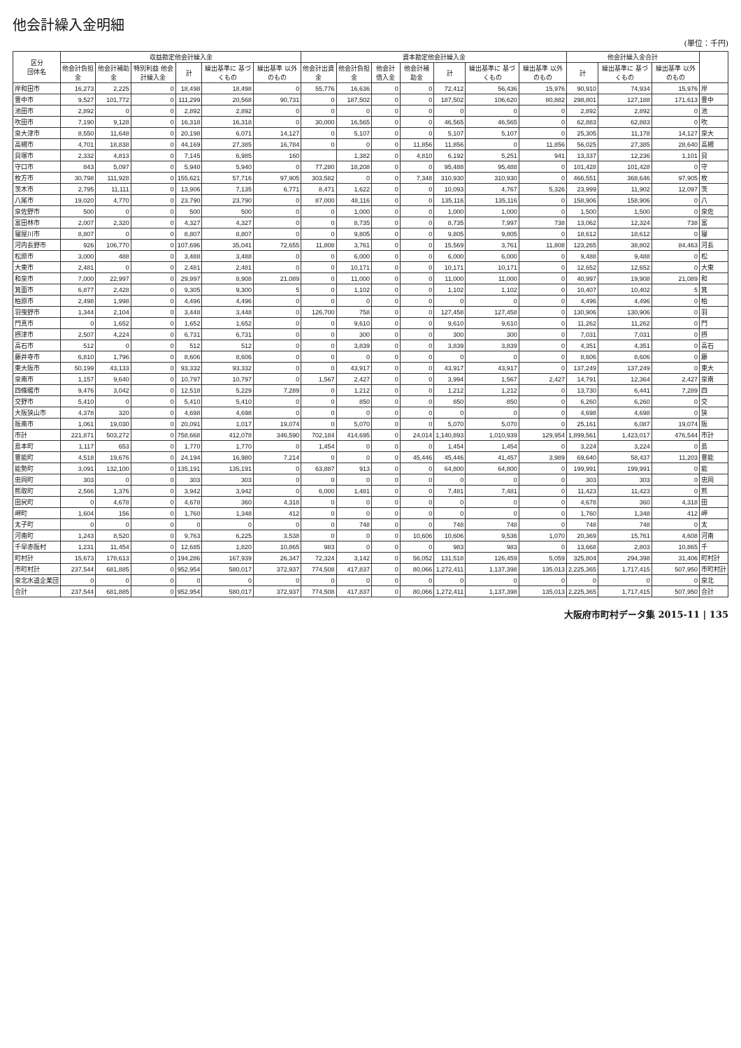他会計繰入金明細
(単位：千円)
| 区分 団体名 | 収益勘定他会計繰入金 | | | | | | 資本勘定他会計繰入金 | | | | | | | 他会計繰入金合計 | | | |
| --- | --- | --- | --- | --- | --- | --- | --- | --- | --- | --- | --- | --- | --- | --- | --- | --- | --- |
| | 他会計負担金 | 他会計補助金 | 特別利益 他会計繰入金 | 計 | 繰出基準に 基づくもの | 繰出基準 以外のもの | 他会計出資金 | 他会計負担金 | 他会計借入金 | 他会計補助金 | 計 | 繰出基準に 基づくもの | 繰出基準 以外のもの | 計 | 繰出基準に 基づくもの | 繰出基準 以外のもの | |
| 岸和田市 | 16,273 | 2,225 | 0 | 18,498 | 18,498 | 0 | 55,776 | 16,636 | 0 | 0 | 72,412 | 56,436 | 15,976 | 90,910 | 74,934 | 15,976 | 岸 |
| 豊中市 | 9,527 | 101,772 | 0 | 111,299 | 20,568 | 90,731 | 0 | 187,502 | 0 | 0 | 187,502 | 106,620 | 80,882 | 298,801 | 127,188 | 171,613 | 豊中 |
| 池田市 | 2,892 | 0 | 0 | 2,892 | 2,892 | 0 | 0 | 0 | 0 | 0 | 0 | 0 | 0 | 2,892 | 2,892 | 0 | 池 |
| 吹田市 | 7,190 | 9,128 | 0 | 16,318 | 16,318 | 0 | 30,000 | 16,565 | 0 | 0 | 46,565 | 46,565 | 0 | 62,883 | 62,883 | 0 | 吹 |
| 泉大津市 | 8,550 | 11,648 | 0 | 20,198 | 6,071 | 14,127 | 0 | 5,107 | 0 | 0 | 5,107 | 5,107 | 0 | 25,305 | 11,178 | 14,127 | 泉大 |
| 高槻市 | 4,701 | 18,838 | 0 | 44,169 | 27,385 | 16,784 | 0 | 0 | 0 | 11,856 | 11,856 | 0 | 11,856 | 56,025 | 27,385 | 28,640 | 高槻 |
| 貝塚市 | 2,332 | 4,813 | 0 | 7,145 | 6,985 | 160 | | 1,382 | 0 | 4,810 | 6,192 | 5,251 | 941 | 13,337 | 12,236 | 1,101 | 貝 |
| 守口市 | 843 | 5,097 | 0 | 5,940 | 5,940 | 0 | 77,280 | 18,208 | 0 | 0 | 95,488 | 95,488 | 0 | 101,428 | 101,428 | 0 | 守 |
| 枚方市 | 30,798 | 111,928 | 0 | 155,621 | 57,716 | 97,905 | 303,582 | 0 | 0 | 7,348 | 310,930 | 310,930 | 0 | 466,551 | 368,646 | 97,905 | 枚 |
| 茨木市 | 2,795 | 11,111 | 0 | 13,906 | 7,135 | 6,771 | 8,471 | 1,622 | 0 | 0 | 10,093 | 4,767 | 5,326 | 23,999 | 11,902 | 12,097 | 茨 |
| 八尾市 | 19,020 | 4,770 | 0 | 23,790 | 23,790 | 0 | 87,000 | 48,116 | 0 | 0 | 135,116 | 135,116 | 0 | 158,906 | 158,906 | 0 | 八 |
| 泉佐野市 | 500 | 0 | 0 | 500 | 500 | 0 | 0 | 1,000 | 0 | 0 | 1,000 | 1,000 | 0 | 1,500 | 1,500 | 0 | 泉佐 |
| 富田林市 | 2,007 | 2,320 | 0 | 4,327 | 4,327 | 0 | 0 | 8,735 | 0 | 0 | 8,735 | 7,997 | 738 | 13,062 | 12,324 | 738 | 富 |
| 寝屋川市 | 8,807 | 0 | 0 | 8,807 | 8,807 | 0 | 0 | 9,805 | 0 | 0 | 9,805 | 9,805 | 0 | 18,612 | 18,612 | 0 | 寝 |
| 河内長野市 | 926 | 106,770 | 0 | 107,696 | 35,041 | 72,655 | 11,808 | 3,761 | 0 | 0 | 15,569 | 3,761 | 11,808 | 123,265 | 38,802 | 84,463 | 河長 |
| 松原市 | 3,000 | 488 | 0 | 3,488 | 3,488 | 0 | 0 | 6,000 | 0 | 0 | 6,000 | 6,000 | 0 | 9,488 | 9,488 | 0 | 松 |
| 大東市 | 2,481 | 0 | 0 | 2,481 | 2,481 | 0 | 0 | 10,171 | 0 | 0 | 10,171 | 10,171 | 0 | 12,652 | 12,652 | 0 | 大東 |
| 和泉市 | 7,000 | 22,997 | 0 | 29,997 | 8,908 | 21,089 | 0 | 11,000 | 0 | 0 | 11,000 | 11,000 | 0 | 40,997 | 19,908 | 21,089 | 和 |
| 箕面市 | 6,877 | 2,428 | 0 | 9,305 | 9,300 | 5 | 0 | 1,102 | 0 | 0 | 1,102 | 1,102 | 0 | 10,407 | 10,402 | 5 | 箕 |
| 柏原市 | 2,498 | 1,998 | 0 | 4,496 | 4,496 | 0 | 0 | 0 | 0 | 0 | 0 | 0 | 0 | 4,496 | 4,496 | 0 | 柏 |
| 羽曳野市 | 1,344 | 2,104 | 0 | 3,448 | 3,448 | 0 | 126,700 | 758 | 0 | 0 | 127,458 | 127,458 | 0 | 130,906 | 130,906 | 0 | 羽 |
| 門真市 | 0 | 1,652 | 0 | 1,652 | 1,652 | 0 | 0 | 9,610 | 0 | 0 | 9,610 | 9,610 | 0 | 11,262 | 11,262 | 0 | 門 |
| 摂津市 | 2,507 | 4,224 | 0 | 6,731 | 6,731 | 0 | 0 | 300 | 0 | 0 | 300 | 300 | 0 | 7,031 | 7,031 | 0 | 摂 |
| 高石市 | 512 | 0 | 0 | 512 | 512 | 0 | 0 | 3,839 | 0 | 0 | 3,839 | 3,839 | 0 | 4,351 | 4,351 | 0 | 高石 |
| 藤井寺市 | 6,810 | 1,796 | 0 | 8,606 | 8,606 | 0 | 0 | 0 | 0 | 0 | 0 | 0 | 0 | 8,606 | 8,606 | 0 | 藤 |
| 東大阪市 | 50,199 | 43,133 | 0 | 93,332 | 93,332 | 0 | 0 | 43,917 | 0 | 0 | 43,917 | 43,917 | 0 | 137,249 | 137,249 | 0 | 東大 |
| 泉南市 | 1,157 | 9,640 | 0 | 10,797 | 10,797 | 0 | 1,567 | 2,427 | 0 | 0 | 3,994 | 1,567 | 2,427 | 14,791 | 12,364 | 2,427 | 泉南 |
| 四條畷市 | 9,476 | 3,042 | 0 | 12,518 | 5,229 | 7,289 | 0 | 1,212 | 0 | 0 | 1,212 | 1,212 | 0 | 13,730 | 6,441 | 7,289 | 四 |
| 交野市 | 5,410 | 0 | 0 | 5,410 | 5,410 | 0 | 0 | 850 | 0 | 0 | 850 | 850 | 0 | 6,260 | 6,260 | 0 | 交 |
| 大阪狭山市 | 4,378 | 320 | 0 | 4,698 | 4,698 | 0 | 0 | 0 | 0 | 0 | 0 | 0 | 0 | 4,698 | 4,698 | 0 | 狭 |
| 阪南市 | 1,061 | 19,030 | 0 | 20,091 | 1,017 | 19,074 | 0 | 5,070 | 0 | 0 | 5,070 | 5,070 | 0 | 25,161 | 6,087 | 19,074 | 阪 |
| 市計 | 221,871 | 503,272 | 0 | 758,668 | 412,078 | 346,590 | 702,184 | 414,695 | 0 | 24,014 | 1,140,893 | 1,010,939 | 129,954 | 1,899,561 | 1,423,017 | 476,544 | 市計 |
| 島本町 | 1,117 | 653 | 0 | 1,770 | 1,770 | 0 | 1,454 | 0 | 0 | 0 | 1,454 | 1,454 | 0 | 3,224 | 3,224 | 0 | 島 |
| 豊能町 | 4,518 | 19,676 | 0 | 24,194 | 16,980 | 7,214 | 0 | 0 | 0 | 45,446 | 45,446 | 41,457 | 3,989 | 69,640 | 58,437 | 11,203 | 豊能 |
| 能勢町 | 3,091 | 132,100 | 0 | 135,191 | 135,191 | 0 | 63,887 | 913 | 0 | 0 | 64,800 | 64,800 | 0 | 199,991 | 199,991 | 0 | 能 |
| 忠岡町 | 303 | 0 | 0 | 303 | 303 | 0 | 0 | 0 | 0 | 0 | 0 | 0 | 0 | 303 | 303 | 0 | 忠岡 |
| 熊取町 | 2,566 | 1,376 | 0 | 3,942 | 3,942 | 0 | 6,000 | 1,481 | 0 | 0 | 7,481 | 7,481 | 0 | 11,423 | 11,423 | 0 | 熊 |
| 田尻町 | 0 | 4,678 | 0 | 4,678 | 360 | 4,318 | 0 | 0 | 0 | 0 | 0 | 0 | 0 | 4,678 | 360 | 4,318 | 田 |
| 岬町 | 1,604 | 156 | 0 | 1,760 | 1,348 | 412 | 0 | 0 | 0 | 0 | 0 | 0 | 0 | 1,760 | 1,348 | 412 | 岬 |
| 太子町 | 0 | 0 | 0 | 0 | 0 | 0 | 0 | 748 | 0 | 0 | 748 | 748 | 0 | 748 | 748 | 0 | 太 |
| 河南町 | 1,243 | 8,520 | 0 | 9,763 | 6,225 | 3,538 | 0 | 0 | 0 | 10,606 | 10,606 | 9,536 | 1,070 | 20,369 | 15,761 | 4,608 | 河南 |
| 千早赤阪村 | 1,231 | 11,454 | 0 | 12,685 | 1,820 | 10,865 | 983 | 0 | 0 | 0 | 983 | 983 | 0 | 13,668 | 2,803 | 10,865 | 千 |
| 町村計 | 15,673 | 178,613 | 0 | 194,286 | 167,939 | 26,347 | 72,324 | 3,142 | 0 | 56,052 | 131,518 | 126,459 | 5,059 | 325,804 | 294,398 | 31,406 | 町村計 |
| 市町村計 | 237,544 | 681,885 | 0 | 952,954 | 580,017 | 372,937 | 774,508 | 417,837 | 0 | 80,066 | 1,272,411 | 1,137,398 | 135,013 | 2,225,365 | 1,717,415 | 507,950 | 市町村計 |
| 泉北水道企業団 | 0 | 0 | 0 | 0 | 0 | 0 | 0 | 0 | 0 | 0 | 0 | 0 | 0 | 0 | 0 | 0 | 泉北 |
| 合計 | 237,544 | 681,885 | 0 | 952,954 | 580,017 | 372,937 | 774,508 | 417,837 | 0 | 80,066 | 1,272,411 | 1,137,398 | 135,013 | 2,225,365 | 1,717,415 | 507,950 | 合計 |
大阪府市町村データ集 2015-11 | 135